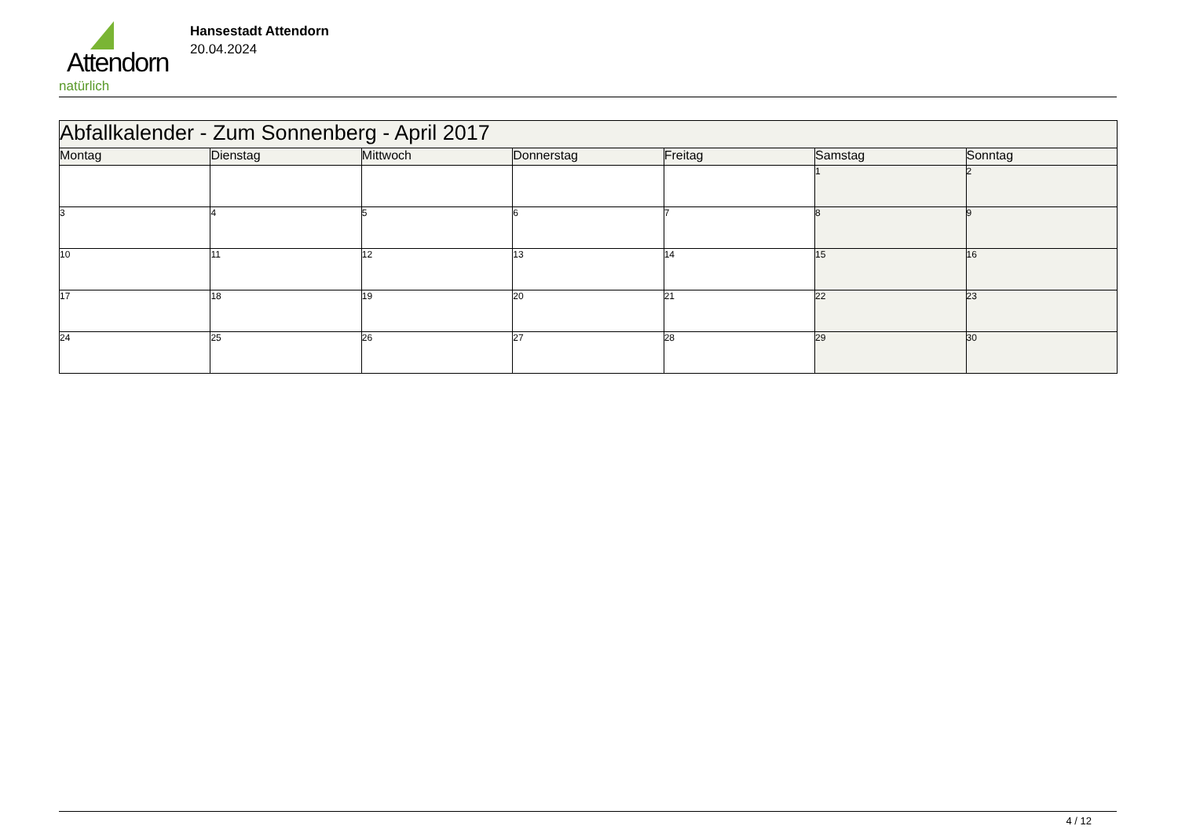Attendorn
natürlich
Hansestadt Attendorn
20.04.2024
| Abfallkalender - Zum Sonnenberg - April 2017 | | | | | | |
| Montag | Dienstag | Mittwoch | Donnerstag | Freitag | Samstag | Sonntag |
| | | | | | 1 | 2 |
| 3 | 4 | 5 | 6 | 7 | 8 | 9 |
| 10 | 11 | 12 | 13 | 14 | 15 | 16 |
| 17 | 18 | 19 | 20 | 21 | 22 | 23 |
| 24 | 25 | 26 | 27 | 28 | 29 | 30 |
4 / 12